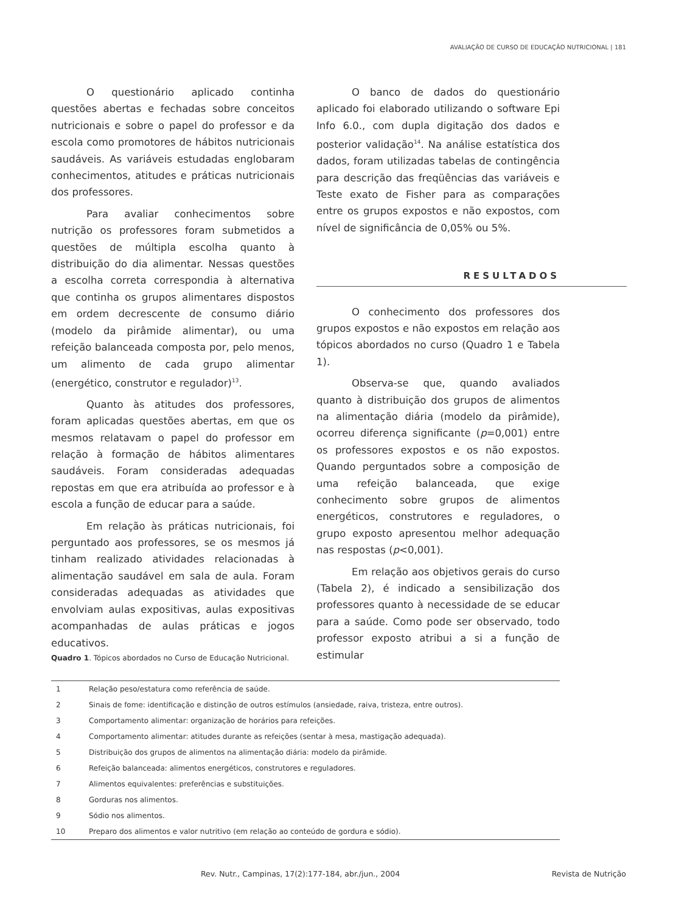AVALIAÇÃO DE CURSO DE EDUCAÇÃO NUTRICIONAL | 181
O questionário aplicado continha questões abertas e fechadas sobre conceitos nutricionais e sobre o papel do professor e da escola como promotores de hábitos nutricionais saudáveis. As variáveis estudadas englobaram conhecimentos, atitudes e práticas nutricionais dos professores.
Para avaliar conhecimentos sobre nutrição os professores foram submetidos a questões de múltipla escolha quanto à distribuição do dia alimentar. Nessas questões a escolha correta correspondia à alternativa que continha os grupos alimentares dispostos em ordem decrescente de consumo diário (modelo da pirâmide alimentar), ou uma refeição balanceada composta por, pelo menos, um alimento de cada grupo alimentar (energético, construtor e regulador)<sup>13</sup>.
Quanto às atitudes dos professores, foram aplicadas questões abertas, em que os mesmos relatavam o papel do professor em relação à formação de hábitos alimentares saudáveis. Foram consideradas adequadas repostas em que era atribuída ao professor e à escola a função de educar para a saúde.
Em relação às práticas nutricionais, foi perguntado aos professores, se os mesmos já tinham realizado atividades relacionadas à alimentação saudável em sala de aula. Foram consideradas adequadas as atividades que envolviam aulas expositivas, aulas expositivas acompanhadas de aulas práticas e jogos educativos.
O banco de dados do questionário aplicado foi elaborado utilizando o software Epi Info 6.0., com dupla digitação dos dados e posterior validação<sup>14</sup>. Na análise estatística dos dados, foram utilizadas tabelas de contingência para descrição das freqüências das variáveis e Teste exato de Fisher para as comparações entre os grupos expostos e não expostos, com nível de significância de 0,05% ou 5%.
RESULTADOS
O conhecimento dos professores dos grupos expostos e não expostos em relação aos tópicos abordados no curso (Quadro 1 e Tabela 1).
Observa-se que, quando avaliados quanto à distribuição dos grupos de alimentos na alimentação diária (modelo da pirâmide), ocorreu diferença significante (p=0,001) entre os professores expostos e os não expostos. Quando perguntados sobre a composição de uma refeição balanceada, que exige conhecimento sobre grupos de alimentos energéticos, construtores e reguladores, o grupo exposto apresentou melhor adequação nas respostas (p<0,001).
Em relação aos objetivos gerais do curso (Tabela 2), é indicado a sensibilização dos professores quanto à necessidade de se educar para a saúde. Como pode ser observado, todo professor exposto atribui a si a função de estimular
Quadro 1. Tópicos abordados no Curso de Educação Nutricional.
| 1 | Relação peso/estatura como referência de saúde. |
| 2 | Sinais de fome: identificação e distinção de outros estímulos (ansiedade, raiva, tristeza, entre outros). |
| 3 | Comportamento alimentar: organização de horários para refeições. |
| 4 | Comportamento alimentar: atitudes durante as refeições (sentar à mesa, mastigação adequada). |
| 5 | Distribuição dos grupos de alimentos na alimentação diária: modelo da pirâmide. |
| 6 | Refeição balanceada: alimentos energéticos, construtores e reguladores. |
| 7 | Alimentos equivalentes: preferências e substituições. |
| 8 | Gorduras nos alimentos. |
| 9 | Sódio nos alimentos. |
| 10 | Preparo dos alimentos e valor nutritivo (em relação ao conteúdo de gordura e sódio). |
Rev. Nutr., Campinas, 17(2):177-184, abr./jun., 2004 Revista de Nutrição